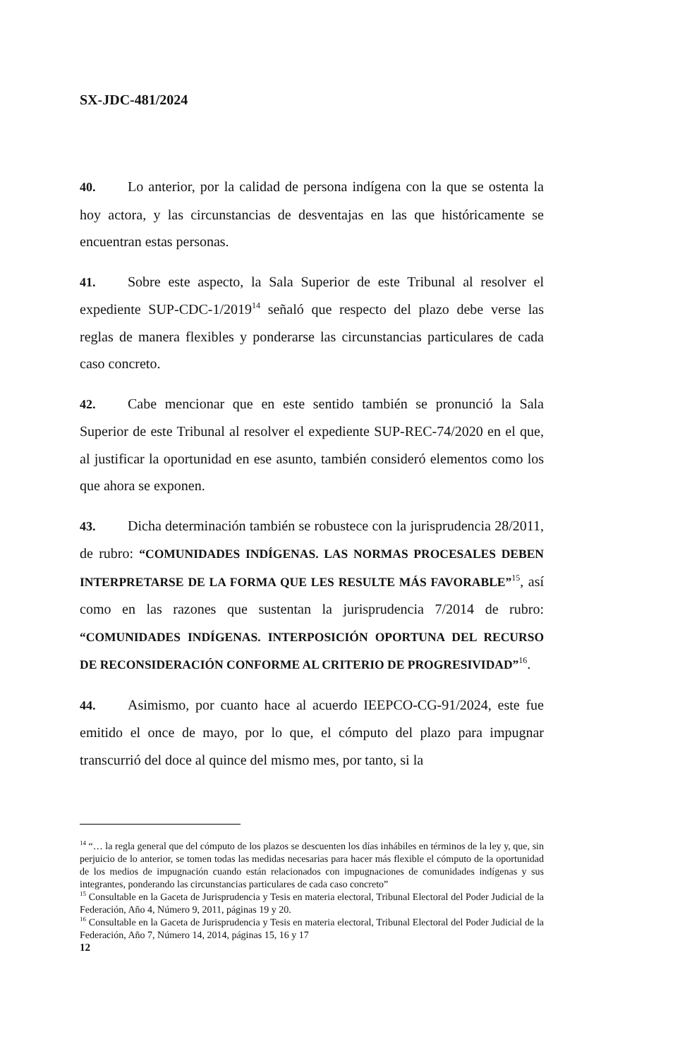SX-JDC-481/2024
40. Lo anterior, por la calidad de persona indígena con la que se ostenta la hoy actora, y las circunstancias de desventajas en las que históricamente se encuentran estas personas.
41. Sobre este aspecto, la Sala Superior de este Tribunal al resolver el expediente SUP-CDC-1/2019<sup>14</sup> señaló que respecto del plazo debe verse las reglas de manera flexibles y ponderarse las circunstancias particulares de cada caso concreto.
42. Cabe mencionar que en este sentido también se pronunció la Sala Superior de este Tribunal al resolver el expediente SUP-REC-74/2020 en el que, al justificar la oportunidad en ese asunto, también consideró elementos como los que ahora se exponen.
43. Dicha determinación también se robustece con la jurisprudencia 28/2011, de rubro: “COMUNIDADES INDÍGENAS. LAS NORMAS PROCESALES DEBEN INTERPRETARSE DE LA FORMA QUE LES RESULTE MÁS FAVORABLE”<sup>15</sup>, así como en las razones que sustentan la jurisprudencia 7/2014 de rubro: “COMUNIDADES INDÍGENAS. INTERPOSICIÓN OPORTUNA DEL RECURSO DE RECONSIDERACIÓN CONFORME AL CRITERIO DE PROGRESIVIDAD”<sup>16</sup>.
44. Asimismo, por cuanto hace al acuerdo IEEPCO-CG-91/2024, este fue emitido el once de mayo, por lo que, el cómputo del plazo para impugnar transcurrió del doce al quince del mismo mes, por tanto, si la
<sup>14</sup> “… la regla general que del cómputo de los plazos se descuenten los días inhábiles en términos de la ley y, que, sin perjuicio de lo anterior, se tomen todas las medidas necesarias para hacer más flexible el cómputo de la oportunidad de los medios de impugnación cuando están relacionados con impugnaciones de comunidades indígenas y sus integrantes, ponderando las circunstancias particulares de cada caso concreto”
<sup>15</sup> Consultable en la Gaceta de Jurisprudencia y Tesis en materia electoral, Tribunal Electoral del Poder Judicial de la Federación, Año 4, Número 9, 2011, páginas 19 y 20.
<sup>16</sup> Consultable en la Gaceta de Jurisprudencia y Tesis en materia electoral, Tribunal Electoral del Poder Judicial de la Federación, Año 7, Número 14, 2014, páginas 15, 16 y 17
12